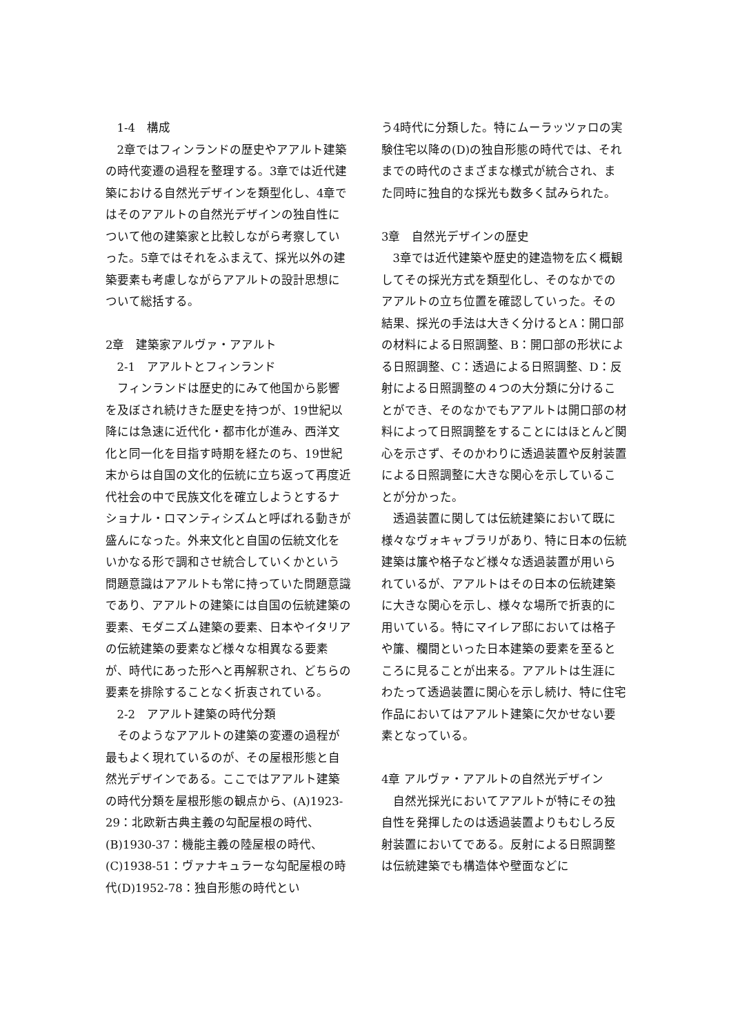1-4　構成
2章ではフィンランドの歴史やアアルト建築の時代変遷の過程を整理する。3章では近代建築における自然光デザインを類型化し、4章ではそのアアルトの自然光デザインの独自性について他の建築家と比較しながら考察していった。5章ではそれをふまえて、採光以外の建築要素も考慮しながらアアルトの設計思想について総括する。
2章　建築家アルヴァ・アアルト
2-1　アアルトとフィンランド
フィンランドは歴史的にみて他国から影響を及ぼされ続けきた歴史を持つが、19世紀以降には急速に近代化・都市化が進み、西洋文化と同一化を目指す時期を経たのち、19世紀末からは自国の文化的伝統に立ち返って再度近代社会の中で民族文化を確立しようとするナショナル・ロマンティシズムと呼ばれる動きが盛んになった。外来文化と自国の伝統文化をいかなる形で調和させ統合していくかという問題意識はアアルトも常に持っていた問題意識であり、アアルトの建築には自国の伝統建築の要素、モダニズム建築の要素、日本やイタリアの伝統建築の要素など様々な相異なる要素が、時代にあった形へと再解釈され、どちらの要素を排除することなく折衷されている。
2-2　アアルト建築の時代分類
そのようなアアルトの建築の変遷の過程が最もよく現れているのが、その屋根形態と自然光デザインである。ここではアアルト建築の時代分類を屋根形態の観点から、(A)1923-29：北欧新古典主義の勾配屋根の時代、(B)1930-37：機能主義の陸屋根の時代、(C)1938-51：ヴァナキュラーな勾配屋根の時代(D)1952-78：独自形態の時代とい
う4時代に分類した。特にムーラッツァロの実験住宅以降の(D)の独自形態の時代では、それまでの時代のさまざまな様式が統合され、また同時に独自的な採光も数多く試みられた。
3章　自然光デザインの歴史
3章では近代建築や歴史的建造物を広く概観してその採光方式を類型化し、そのなかでのアアルトの立ち位置を確認していった。その結果、採光の手法は大きく分けるとA：開口部の材料による日照調整、B：開口部の形状による日照調整、C：透過による日照調整、D：反射による日照調整の４つの大分類に分けることができ、そのなかでもアアルトは開口部の材料によって日照調整をすることにはほとんど関心を示さず、そのかわりに透過装置や反射装置による日照調整に大きな関心を示していることが分かった。
透過装置に関しては伝統建築において既に様々なヴォキャブラリがあり、特に日本の伝統建築は簾や格子など様々な透過装置が用いられているが、アアルトはその日本の伝統建築に大きな関心を示し、様々な場所で折衷的に用いている。特にマイレア邸においては格子や簾、欄間といった日本建築の要素を至るところに見ることが出来る。アアルトは生涯にわたって透過装置に関心を示し続け、特に住宅作品においてはアアルト建築に欠かせない要素となっている。
4章 アルヴァ・アアルトの自然光デザイン
自然光採光においてアアルトが特にその独自性を発揮したのは透過装置よりもむしろ反射装置においてである。反射による日照調整は伝統建築でも構造体や壁面などに